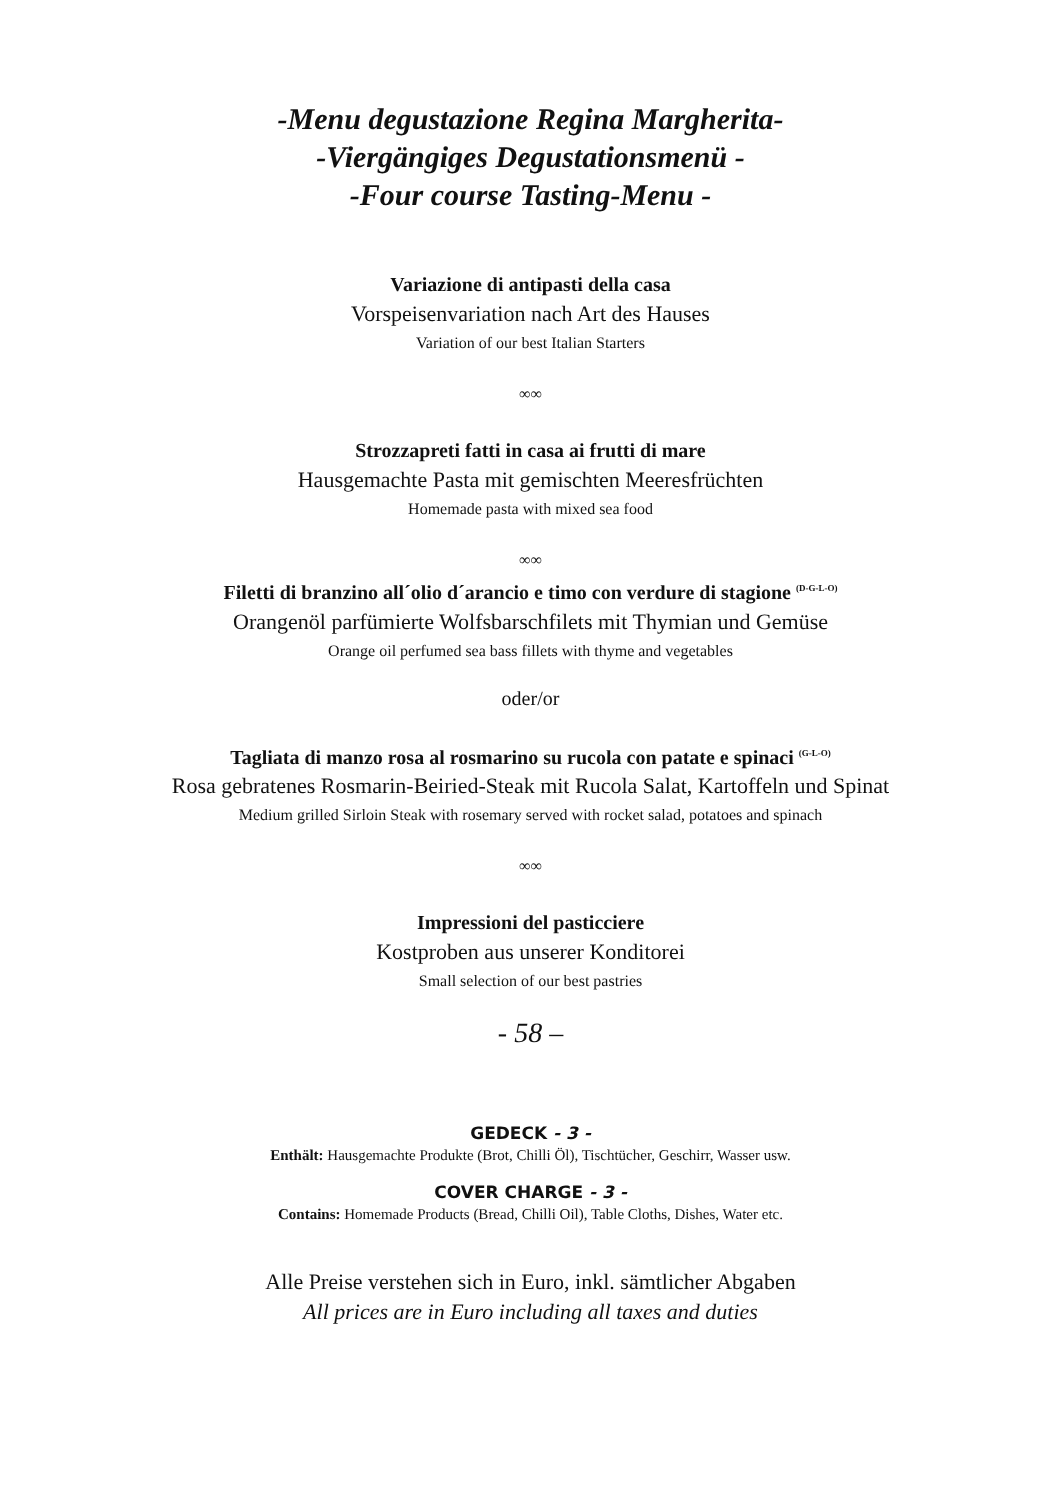-Menu degustazione Regina Margherita-
-Viergängiges Degustationsmenü -
-Four course Tasting-Menu -
Variazione di antipasti della casa
Vorspeisenvariation nach Art des Hauses
Variation of our best Italian Starters
∞∞
Strozzapreti fatti in casa ai frutti di mare
Hausgemachte Pasta mit gemischten Meeresfrüchten
Homemade pasta with mixed sea food
∞∞
Filetti di branzino all´olio d´arancio e timo con verdure di stagione <sup>(D-G-L-O)</sup>
Orangenöl parfümierte Wolfsbarschfilets mit Thymian und Gemüse
Orange oil perfumed sea bass fillets with thyme and vegetables
oder/or
Tagliata di manzo rosa al rosmarino su rucola con patate e spinaci <sup>(G-L-O)</sup>
Rosa gebratenes Rosmarin-Beiried-Steak mit Rucola Salat, Kartoffeln und Spinat
Medium grilled Sirloin Steak with rosemary served with rocket salad, potatoes and spinach
∞∞
Impressioni del pasticciere
Kostproben aus unserer Konditorei
Small selection of our best pastries
- 58 –
GEDECK - 3 -
Enthält: Hausgemachte Produkte (Brot, Chilli Öl), Tischtücher, Geschirr, Wasser usw.
COVER CHARGE - 3 -
Contains: Homemade Products (Bread, Chilli Oil), Table Cloths, Dishes, Water etc.
Alle Preise verstehen sich in Euro, inkl. sämtlicher Abgaben
All prices are in Euro including all taxes and duties